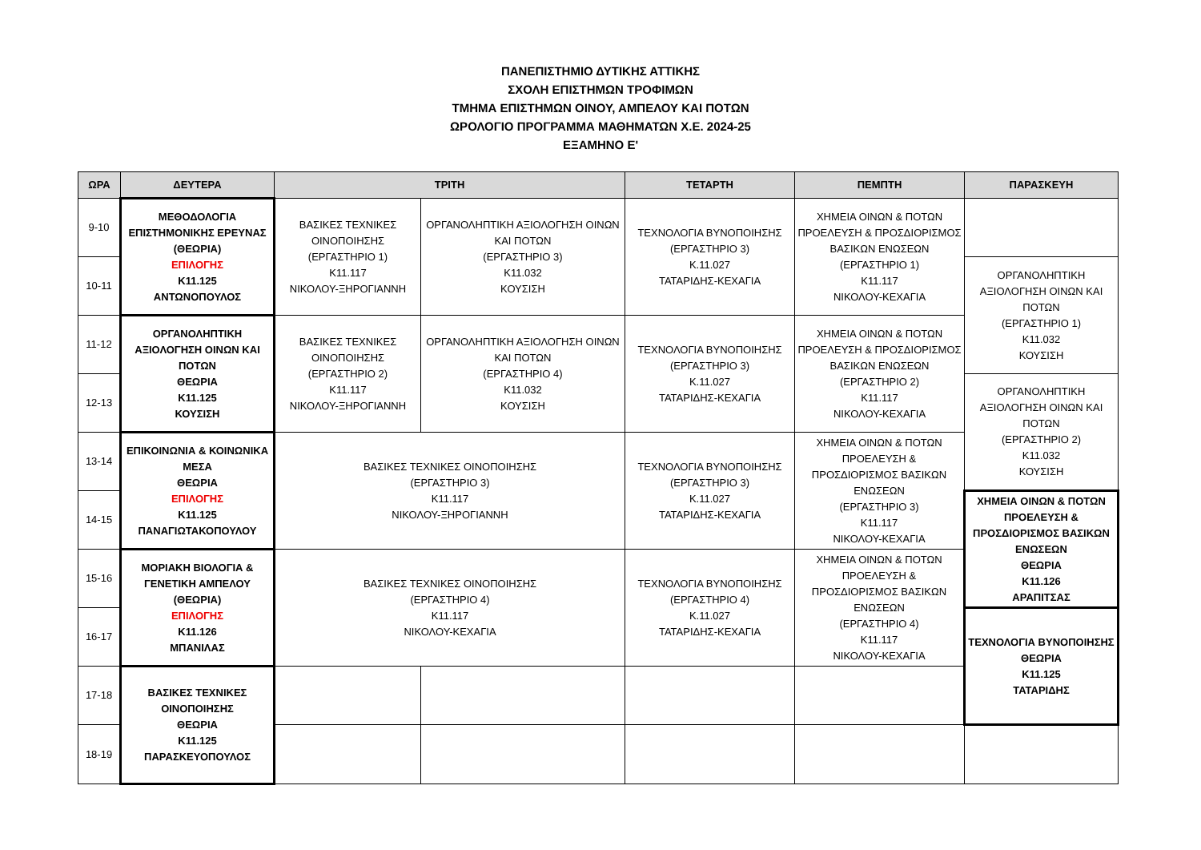ΠΑΝΕΠΙΣΤΗΜΙΟ ΔΥΤΙΚΗΣ ΑΤΤΙΚΗΣ
ΣΧΟΛΗ ΕΠΙΣΤΗΜΩΝ ΤΡΟΦΙΜΩΝ
ΤΜΗΜΑ ΕΠΙΣΤΗΜΩΝ ΟΙΝΟΥ, ΑΜΠΕΛΟΥ ΚΑΙ ΠΟΤΩΝ
ΩΡΟΛΟΓΙΟ ΠΡΟΓΡΑΜΜΑ ΜΑΘΗΜΑΤΩΝ Χ.Ε. 2024-25
ΕΞΑΜΗΝΟ Ε'
| ΩΡΑ | ΔΕΥΤΕΡΑ | ΤΡΙΤΗ | | ΤΕΤΑΡΤΗ | ΠΕΜΠΤΗ | ΠΑΡΑΣΚΕΥΗ |
| --- | --- | --- | --- | --- | --- | --- |
| 9-10 | ΜΕΘΟΔΟΛΟΓΙΑ ΕΠΙΣΤΗΜΟΝΙΚΗΣ ΕΡΕΥΝΑΣ (ΘΕΩΡΙΑ) ΕΠΙΛΟΓΗΣ Κ11.125 ΑΝΤΩΝΟΠΟΥΛΟΣ | ΒΑΣΙΚΕΣ ΤΕΧΝΙΚΕΣ ΟΙΝΟΠΟΙΗΣΗΣ (ΕΡΓΑΣΤΗΡΙΟ 1) Κ11.117 ΝΙΚΟΛΟΥ-ΞΗΡΟΓΙΑΝΝΗ | ΟΡΓΑΝΟΛΗΠΤΙΚΗ ΑΞΙΟΛΟΓΗΣΗ ΟΙΝΩΝ ΚΑΙ ΠΟΤΩΝ (ΕΡΓΑΣΤΗΡΙΟ 3) Κ11.032 ΚΟΥΣΙΣΗ | ΤΕΧΝΟΛΟΓΙΑ ΒΥΝΟΠΟΙΗΣΗΣ (ΕΡΓΑΣΤΗΡΙΟ 3) Κ.11.027 ΤΑΤΑΡΙΔΗΣ-ΚΕΧΑΓΙΑ | ΧΗΜΕΙΑ ΟΙΝΩΝ & ΠΟΤΩΝ ΠΡΟΕΛΕΥΣΗ & ΠΡΟΣΔΙΟΡΙΣΜΟΣ ΒΑΣΙΚΩΝ ΕΝΩΣΕΩΝ (ΕΡΓΑΣΤΗΡΙΟ 1) Κ11.117 ΝΙΚΟΛΟΥ-ΚΕΧΑΓΙΑ | |
| 10-11 | | | | | | ΟΡΓΑΝΟΛΗΠΤΙΚΗ ΑΞΙΟΛΟΓΗΣΗ ΟΙΝΩΝ ΚΑΙ ΠΟΤΩΝ (ΕΡΓΑΣΤΗΡΙΟ 1) Κ11.032 ΚΟΥΣΙΣΗ |
| 11-12 | ΟΡΓΑΝΟΛΗΠΤΙΚΗ ΑΞΙΟΛΟΓΗΣΗ ΟΙΝΩΝ ΚΑΙ ΠΟΤΩΝ ΘΕΩΡΙΑ Κ11.125 ΚΟΥΣΙΣΗ | ΒΑΣΙΚΕΣ ΤΕΧΝΙΚΕΣ ΟΙΝΟΠΟΙΗΣΗΣ (ΕΡΓΑΣΤΗΡΙΟ 2) Κ11.117 ΝΙΚΟΛΟΥ-ΞΗΡΟΓΙΑΝΝΗ | ΟΡΓΑΝΟΛΗΠΤΙΚΗ ΑΞΙΟΛΟΓΗΣΗ ΟΙΝΩΝ ΚΑΙ ΠΟΤΩΝ (ΕΡΓΑΣΤΗΡΙΟ 4) Κ11.032 ΚΟΥΣΙΣΗ | ΤΕΧΝΟΛΟΓΙΑ ΒΥΝΟΠΟΙΗΣΗΣ (ΕΡΓΑΣΤΗΡΙΟ 3) Κ.11.027 ΤΑΤΑΡΙΔΗΣ-ΚΕΧΑΓΙΑ | ΧΗΜΕΙΑ ΟΙΝΩΝ & ΠΟΤΩΝ ΠΡΟΕΛΕΥΣΗ & ΠΡΟΣΔΙΟΡΙΣΜΟΣ ΒΑΣΙΚΩΝ ΕΝΩΣΕΩΝ (ΕΡΓΑΣΤΗΡΙΟ 2) Κ11.117 ΝΙΚΟΛΟΥ-ΚΕΧΑΓΙΑ | |
| 12-13 | | | | | | ΟΡΓΑΝΟΛΗΠΤΙΚΗ ΑΞΙΟΛΟΓΗΣΗ ΟΙΝΩΝ ΚΑΙ ΠΟΤΩΝ (ΕΡΓΑΣΤΗΡΙΟ 2) Κ11.032 ΚΟΥΣΙΣΗ |
| 13-14 | ΕΠΙΚΟΙΝΩΝΙΑ & ΚΟΙΝΩΝΙΚΑ ΜΕΣΑ ΘΕΩΡΙΑ ΕΠΙΛΟΓΗΣ Κ11.125 ΠΑΝΑΓΙΩΤΑΚΟΠΟΥΛΟΥ | ΒΑΣΙΚΕΣ ΤΕΧΝΙΚΕΣ ΟΙΝΟΠΟΙΗΣΗΣ (ΕΡΓΑΣΤΗΡΙΟ 3) Κ11.117 ΝΙΚΟΛΟΥ-ΞΗΡΟΓΙΑΝΝΗ | | ΤΕΧΝΟΛΟΓΙΑ ΒΥΝΟΠΟΙΗΣΗΣ (ΕΡΓΑΣΤΗΡΙΟ 3) Κ.11.027 ΤΑΤΑΡΙΔΗΣ-ΚΕΧΑΓΙΑ | ΧΗΜΕΙΑ ΟΙΝΩΝ & ΠΟΤΩΝ ΠΡΟΕΛΕΥΣΗ & ΠΡΟΣΔΙΟΡΙΣΜΟΣ ΒΑΣΙΚΩΝ ΕΝΩΣΕΩΝ (ΕΡΓΑΣΤΗΡΙΟ 3) Κ11.117 ΝΙΚΟΛΟΥ-ΚΕΧΑΓΙΑ | |
| 14-15 | | | | | | ΧΗΜΕΙΑ ΟΙΝΩΝ & ΠΟΤΩΝ ΠΡΟΕΛΕΥΣΗ & ΠΡΟΣΔΙΟΡΙΣΜΟΣ ΒΑΣΙΚΩΝ ΕΝΩΣΕΩΝ ΘΕΩΡΙΑ Κ11.126 ΑΡΑΠΙΤΣΑΣ |
| 15-16 | ΜΟΡΙΑΚΗ ΒΙΟΛΟΓΙΑ & ΓΕΝΕΤΙΚΗ ΑΜΠΕΛΟΥ (ΘΕΩΡΙΑ) ΕΠΙΛΟΓΗΣ Κ11.126 ΜΠΑΝΙΛΑΣ | ΒΑΣΙΚΕΣ ΤΕΧΝΙΚΕΣ ΟΙΝΟΠΟΙΗΣΗΣ (ΕΡΓΑΣΤΗΡΙΟ 4) Κ11.117 ΝΙΚΟΛΟΥ-ΚΕΧΑΓΙΑ | | ΤΕΧΝΟΛΟΓΙΑ ΒΥΝΟΠΟΙΗΣΗΣ (ΕΡΓΑΣΤΗΡΙΟ 4) Κ.11.027 ΤΑΤΑΡΙΔΗΣ-ΚΕΧΑΓΙΑ | ΧΗΜΕΙΑ ΟΙΝΩΝ & ΠΟΤΩΝ ΠΡΟΕΛΕΥΣΗ & ΠΡΟΣΔΙΟΡΙΣΜΟΣ ΒΑΣΙΚΩΝ ΕΝΩΣΕΩΝ (ΕΡΓΑΣΤΗΡΙΟ 4) Κ11.117 ΝΙΚΟΛΟΥ-ΚΕΧΑΓΙΑ | |
| 16-17 | | | | | | ΤΕΧΝΟΛΟΓΙΑ ΒΥΝΟΠΟΙΗΣΗΣ ΘΕΩΡΙΑ Κ11.125 ΤΑΤΑΡΙΔΗΣ |
| 17-18 | ΒΑΣΙΚΕΣ ΤΕΧΝΙΚΕΣ ΟΙΝΟΠΟΙΗΣΗΣ ΘΕΩΡΙΑ Κ11.125 ΠΑΡΑΣΚΕΥΟΠΟΥΛΟΣ | | | | | |
| 18-19 | | | | | | |